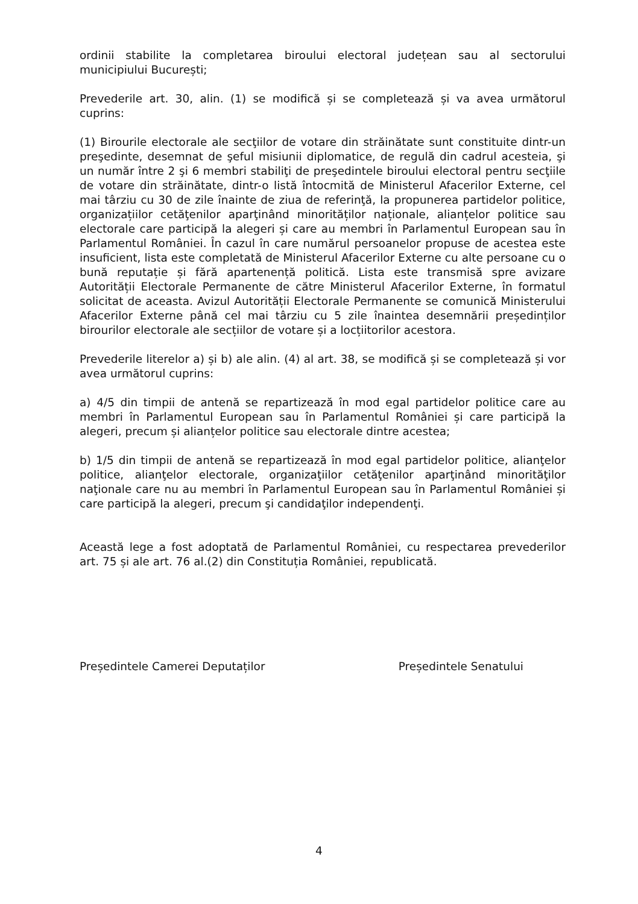ordinii stabilite la completarea biroului electoral județean sau al sectorului municipiului București;
Prevederile art. 30, alin. (1) se modifică și se completează și va avea următorul cuprins:
(1) Birourile electorale ale secţiilor de votare din străinătate sunt constituite dintr-un preşedinte, desemnat de şeful misiunii diplomatice, de regulă din cadrul acesteia, şi un număr între 2 şi 6 membri stabiliţi de preşedintele biroului electoral pentru secţiile de votare din străinătate, dintr-o listă întocmită de Ministerul Afacerilor Externe, cel mai târziu cu 30 de zile înainte de ziua de referinţă, la propunerea partidelor politice, organizațiilor cetăţenilor aparţinând minorităților naționale, alianțelor politice sau electorale care participă la alegeri și care au membri în Parlamentul European sau în Parlamentul României. În cazul în care numărul persoanelor propuse de acestea este insuficient, lista este completată de Ministerul Afacerilor Externe cu alte persoane cu o bună reputație și fără apartenență politică. Lista este transmisă spre avizare Autorității Electorale Permanente de către Ministerul Afacerilor Externe, în formatul solicitat de aceasta. Avizul Autorității Electorale Permanente se comunică Ministerului Afacerilor Externe până cel mai târziu cu 5 zile înaintea desemnării președinților birourilor electorale ale secțiilor de votare și a locțiitorilor acestora.
Prevederile literelor a) și b) ale alin. (4) al art. 38, se modifică și se completează și vor avea următorul cuprins:
a) 4/5 din timpii de antenă se repartizează în mod egal partidelor politice care au membri în Parlamentul European sau în Parlamentul României și care participă la alegeri, precum și alianțelor politice sau electorale dintre acestea;
b) 1/5 din timpii de antenă se repartizează în mod egal partidelor politice, alianţelor politice, alianţelor electorale, organizaţiilor cetăţenilor aparţinând minorităţilor naţionale care nu au membri în Parlamentul European sau în Parlamentul României și care participă la alegeri, precum şi candidaţilor independenţi.
Această lege a fost adoptată de Parlamentul României, cu respectarea prevederilor art. 75 și ale art. 76 al.(2) din Constituția României, republicată.
Președintele Camerei Deputaților Președintele Senatului
4